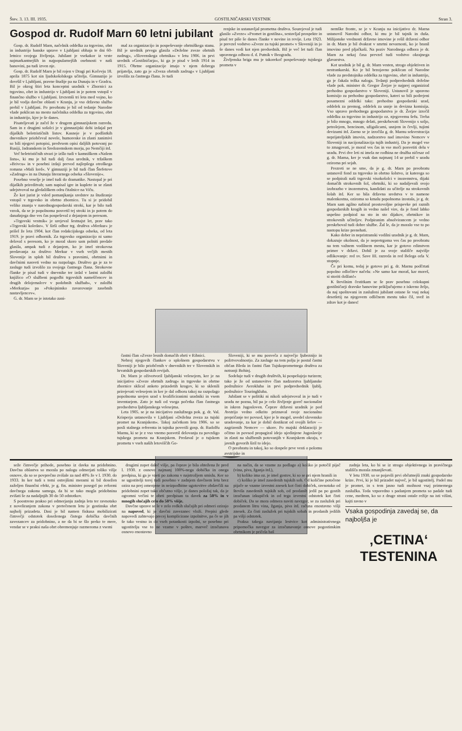Štev. 3. 13. III. 1935. GOSTILNIČARSKI VESTNIK Stran 3.
Gospod dr. Rudolf Marn 60 letni jubilant
Gosp. dr. Rudolf Marn, načelnik oddelka za trgovino, obrt in industrijo banske uprave v Ljubljani obhaja te dni 60-letnico svojega življenja. Jubilant je vsekakor iz vrste najmarkantnejših in najpopularnejših osebnosti v naši banovini, pa tudi izven nje.
Gosp. dr. Rudolf Marn je bil rojen v Dragi pri Kočevju 18. aprila 1875 kot sin ljudskošolskega učitelja. Gimnazijo je dovršil v Ljubljani, pravne študije pa na Dunaju in v Gradcu. Bil je okrog štiri leta konceptni uradnik v Zbornici za trgovino, obrt in industrijo v Ljubljani in je potem vstopil v finančno službo v Ljubljani. Izvzemši tri leta med vojno, ko je bil vodja davčne oblasti v Kranju, je vso državno službo prebil v Ljubljani. Po preobratu je bil od tedanje Narodne vlade poklican na mesto načelnika oddelka za trgovino, obrt in industrijo, kjer je še danes.
Pisateljevati je začel že v drugem gimnazijskem razredu. Sam in z drugimi sošolci je v gimnazijski dobi izdajal pet dijaških beletrističnih listov. Kasneje je v podlistkih dnevnikov priobčeval novele, humoreske in zlasti zanimivi so bili njegovi potopisi, predvsem opisi daljših potovanj po Rusiji, Jadranskem in Sredozemskem morju, po Nemčiji itd.
Več beletrističnih stvari je izšlo tudi v kamniškem »Našem listu«, ki mu je bil tudi dalj časa urednik, v tržaškem »Brivcu« in v posebni izdaji prevod najlepšega otroškega romana »Mali lord«. V gimnaziji je bil tudi član Štefetove »Zadruge« in na Dunaju literarnega odseka »Slovenije«.
Posebno veselje je imel tudi do dramatike. Nastopal je pri dijaških prireditvah; sam napisal igre in kuplete in se zlasti udejstvoval na gledališkem odru čitalnice na Viču.
Že kot jurist je vsled pomanjkanja sredstev za študiranje vstopil v trgovsko in obrtno zbornico. Tu si je pridobil veliko znanja v narodnogospodarski stroki, kar je bilo tudi vzrok, da se je popolnoma posvetil tej stroki in jo potem do današnjega dne ves čas pospeševal z dejanjem in peresom.
»Trgovski vestnik« je urejeval šestnajst let, prav tako »Trgovski koledar«. V širši odbor trg. društva »Merkur« je prišel že leta 1904. kot član redakcijskega odseka, od leta 1919. je pravi odbornik. Za trgovsko organizacijo ni samo deloval s peresom, ko je moral skoro sam polniti predale glasila, ampak tudi z dejanjem, ko je imel strokovna predavanja za društvo Merkur v vseh večjih mestih Slovenije in sploh bil društvu s pravnimi, obrtnimi in davčnimi nasveti vedno na razpolago. Društvo ga je za te zasluge tudi izvolilo za svojega častnega člana. Strokovne članke je pisal tudi v dnevnike ter izdal v lastni založbi knjižico »O službeni pogodbi trgovskih nameščencev in drugih delojemalcev v podobnih službah«, v založbi »Merkurja« pa »Pokojninsko zavarovanje zasebnih nastavljencev«.
G. dr. Marn se je istotako zani-
mal za organizacijo in pospeševanje obrtniškega stanu. Bil je urednik prvega glasila »Deželne zveze obrtnih zadrug«, »Slovenskega obrtnika« v letu 1906. in prvi urednik »Gostilničarja«, ki ga je pisal v letih 1914 in 1915. Obrtne organizacije imajo v njem dobrega prijatelja, zato ga je »Zveza obrtnih zadrug« v Ljubljani izvolila za častnega člana. Je tudi
renjske in ustanavljal prometna društva. Sourejeval je tudi glasilo »Zveze« »Promet in gostilna«, sestavljal prospekte in pisal ter piše še danes članke v novine in revije. Leta 1923. je prevzel vodstvo »Zveze za tujski promet« v Sloveniji in jo še danes vodi kot njen predsednik. Bil je več let tudi član upravnega odbora d. d. Putnik v Beogradu.
Življenska briga mu je takorekoč pospeševanje tujskega prometa v
nemške fronte, se je v Kranju na inicijativo dr. Marna ustanovil Narodni odbor, ki mu je bil tajnik in duša. Milijonske vrednosti državne imovine je rešil državni odbor in dr. Marn je bil dvakrat v smrtni nevarnosti, ko je branil imovino pred pljačkaši. Na poziv Narodnega odbora je dr. Marn za nekaj časa prevzel tudi vodstvo okrajnega glavarstva.
Kot uradnik je bil g. dr. Marn vesten, strogo objektiven in nestrankarski. Ko je bil brzojavno poklican od Narodne vlade za predstojnika oddelka za trgovino, obrt in industrijo, ga je čakala težka naloga. Tedanji podpredsednik deželne vlade pok. minister dr. Gregor Žerjav je najprej organiziral prehodno gospodarstvo v Sloveniji. Ustanovil je upravno komisijo za prehodno gospodarstvo, kateri so bili podrejeni posamezni oddelki tako: prehodno gospodarski urad, oddelek za premog, oddelek za usnje in devizna komisija. Vso upravo prehodnega gospodarstva je dr. Žerjav izročil oddelku za trgovino in industrijo oz. njegovemu šefu. Treba je bilo mnogo, mnogo delati, preskrbovati Slovenijo s soljo, petrolejem, bencinom, užigalicami, usnjem in čevlji, tujimi devizami itd. Zaeno se je izročila g. dr. Marnu sekvestracija neprijateljskih imovin, nadzorstvo nad imovino Nemcev v Sloveniji in nacijonalizacija tujih industrij. Da je mogel vse to zmagovati, je moral ves čas in vse moči posvetiti delu v uradu. Prvi dve leti ni imela ne rodbina ne družba ničesar od g. dr. Marna, ker je vsak dan najmanj 14 ur prebil v uradu oziroma pri sejah.
Prezreti se ne sme, da je g. dr. Marn po preobratu ustanovil fond za trgovsko in obrtno šolstvo, iz katerega so se podpirali naši trgovski visokošolci v inozemstvu, dijaki domačih strokovnih šol, obrtniki, ki so nadaljevali svojo izobrazbo v inozemstvu, kandidati za učitelje na strokovnih šolah itd. Ker so bila državna sredstva v te namene malenkostna, oziroma so kmalu popolnoma izostala, je g. dr. Marn sam agilno nabiral prostovoljne prispevke pri raznih gospodarskih krogih in vedno našel vire, da je fond lahko uspešno podpiral na sto in sto dijakov, obrtnikov in strokovnih učiteljev. Podpiranim absolvirancem je vedno preskrboval tudi dobre službe. Žal le, da je moralo vse to po nastopu krize prenehati.
Kako dober in nepristranski vodilni uradnik je g. dr. Marn, dokazuje okolnost, da je nepretrgoma ves čas po preobratu na tem važnem vodilnem mestu, kar je gotovo edinstven primer v državi. Dobil je za svoje stališče najvišje odlikovanje: red sv. Save III. razreda in red Belega orla V. stopnje.
Če pri komu, tedaj je gotovo pri g. dr. Marnu podčrtati popolno odločitev načelu: »Ne samo kar moraš, kar moreš, si storiti dolžan!«
K številnim čestitkam se še prav posebno celokupni gostilničarji dravske banovine priključujemo z iskreno željo, da naj spoštovani in zasluženi jubilant ostane še vsaj nekaj desetletij na njegovem odličnem mestu tako čil, svež in zdrav kot je danes!
častni član »Zveze lesnih domačih obrti v Ribnici.
Nebroj njegovih člankov o splošnem gospodarstvu v Sloveniji je bilo priobčenih v dnevnikih ter v Slovenskih in hrvatskih gospodarskih revijah.
Dr. Marn je oživotvoril ljubljanski velesejem, ker je na inicijativo »Zveze obrtnih zadrug« in trgovske in obrtne zbornice sklical anketo prizadetih krogov, ki so sklenili prirejevati velesejem in ker je dal odboru takoj na razpolago popolnoma urejen urad s kvalificiranimi uradniki in vsem inventarjem. Zato je tudi od vsega početka član častnega predsedstva ljubljanskega velesejma.
Leta 1905. se je na inicijativo zaslužnega pok. g. dr. Val. Krisperja ustanovila v Ljubljani »Deželna zveza za tujski promet na Kranjskem«. Takoj začetkom leta 1906. so se posli stalnega referenta in tajnika poverili gosp. dr. Rudolfu Marnu, ki se je z vso vnemo posvetil delovanju za povzdigo tujskega prometa na Kranjskem. Predaval je o tujskem prometu v vseh naših letoviščih Go-
Sloveniji, ki se mu posveča z največjo ljubeznijo in požrtvovalnostjo. Za zasluge na tem polju je postal častni občan Bleda in častni član Tujskoprometnega društva za notranji Bohinj.
Sodeluje tudi v drugih društvih, ki pospešujejo turizem; tako je že od ustanovitve član nadzorstva ljubljanske podružnice Aerokluba in prvi podpredsednik ljublj. podružnice Touringkluba.
Jubilant se v politiki ni nikoli udejstvoval in je tudi v uradu ne pozna, bil pa je celo življenje goreč nacionalist in iskren Jugosloven. Čeprav državni uradnik je pod Avstrijo vedno odkrito priznaval svoje nacionalno prepričanje ter povsod, kjer je le mogel, uvedel slovensko uradovanje, za kar je dobil dostikrat od svojih šefov — zagrizenih Nemcev — ukore. Po majski deklaraciji je očitno in povsod propagiral idejo ujedinjene Jugoslavije in zlasti na službenih potovanjih v Kranjskem okraju, v javnih govorih širil to idejo.
O preobratu in takoj, ko so dospele prve vesti o polomu avstrijske in
seže čimvečje prihode, posebno iz davka na pridobnino. Davčna oblastva so morala po nalogu odmerjati toliko višje osnove, da so se povprečno zvišale za nad 40% že v l. 1930. do 1933. In ker tudi s temi ostrejšimi merami ni bil dosežen zaželjen finančni efekt, je g. fin. minister posegel po reformi davčnega zakona samega, da bi se tako mogla pridobnina zvišati še za nadaljnjih 30 do 50 odstotkov.
S poostreno prakso pri odmerjanju zadnja leta ter ravnotako z noveliranjem zakona v pretečenem letu je gostinska obrt najbolj prizadeta. Dasi je bil namen fiskusa mobilizirati čimvečji odstotek doseženega čistega dobička davčnih zavezancev za pridobnino, a ne da bi se šlo preko te mere, vendar se v praksi naša obrt obremenjuje razmeroma z vsemi
drugimi zopet daleč višje, pa čeprav je bila obtežena že pred l. 1930. z osnovo najmanj 100%-nega dobička in onega predpisa, ki ga je vzeti po zakonu v najstrožjem smislu. Ker so se ugostitelji torej tudi posebno v zadnjem davčnem letu brez ozira na prej omenjene in neizpodbitne ugotovitve obdavčili na pridobnini zopet tako občutno višje, je danes položaj tak, da je ogromni večini te obrti predpisan ta davek za 50% in v mnogih slučajih celo do 50% višje.
Davčne uprave se le v zelo redkih slučajih pri odmeri ozirajo na napoved, ki jo davčni zavezanec vloži. Prepisi glede napovedi zahtevajo precej komplicirane izpolnitve, pa če se jih še tako vestno in do vseh potankosti izpolni, se posebno pri ugostitelju vse to ne vzame v poštev, marveč izračunava osnovo enostavno
na način, da se vzame za podlago a) koliko je potočil pijač (vina, piva, žganja itd.),
b) koliko ima oz. je imel gostov, ki so se pri njem hranili in
c) koliko je imel zasedenih tujskih sob. Od količine potočene pijače se vzame izvestni znesek kot čisti dobiček, ravnotako od števila zasedenih tujskih sob, od prodanih jedil pa po gostih izračunan izkupiček in od tega izvestni odstotek kot čisti dobiček. Da se mora odmera naviti navzgor, se za zaslužek pri prodanem litru vina, žganja, piva itd. računa enostavno višji znesek. Za čisti zaslužek pri tujskih sobah in prodanih jedilih pa višji odstotek.
Praksa takega navijanja lestvice kot administrativnega pripomočka navzgor za izračunavanje osnove pogostinskim obrtnikom je pričela baš
zadnja leta, ko bi se iz strogo objektivnega in pravičnega stališča morala zmanjševati.
V letu 1930. so se pojavili prvi občutnejši znaki gospodarske krize. Prvi, ki je bil prizadet največ, je bil ugostitelj. Padel mu je promet, in s tem jasno tudi možnost vsaj primernega zaslužka. Toda vzporedno s padanjem prometa so padale tudi cene, medtem, ko so z druge strani ostale režije na isti višini, kajti ravno v
Vsaka gospodinja zavedaj se, da najboljša je
‚CETINA‘
TESTENINA